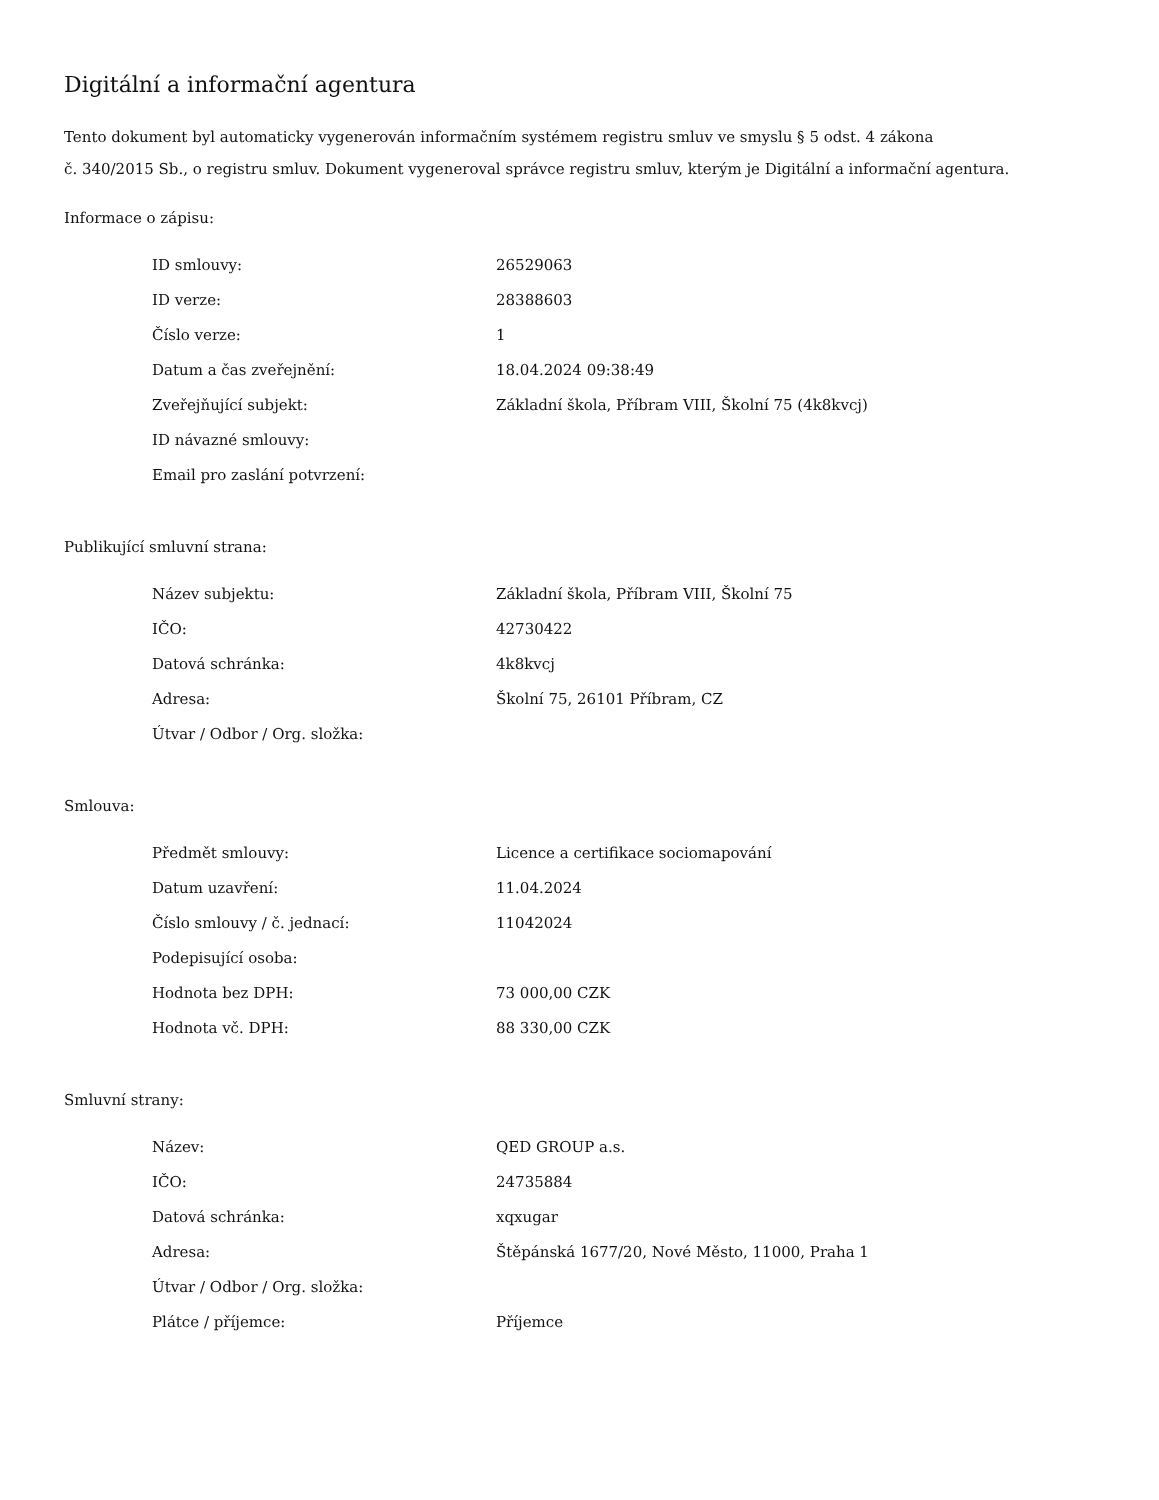Digitální a informační agentura
Tento dokument byl automaticky vygenerován informačním systémem registru smluv ve smyslu § 5 odst. 4 zákona
č. 340/2015 Sb., o registru smluv. Dokument vygeneroval správce registru smluv, kterým je Digitální a informační agentura.
Informace o zápisu:
| ID smlouvy: | 26529063 |
| ID verze: | 28388603 |
| Číslo verze: | 1 |
| Datum a čas zveřejnění: | 18.04.2024 09:38:49 |
| Zveřejňující subjekt: | Základní škola, Příbram VIII, Školní 75 (4k8kvcj) |
| ID návazné smlouvy: | |
| Email pro zaslání potvrzení: | |
Publikující smluvní strana:
| Název subjektu: | Základní škola, Příbram VIII, Školní 75 |
| IČO: | 42730422 |
| Datová schránka: | 4k8kvcj |
| Adresa: | Školní 75, 26101 Příbram, CZ |
| Útvar / Odbor / Org. složka: | |
Smlouva:
| Předmět smlouvy: | Licence a certifikace sociomapování |
| Datum uzavření: | 11.04.2024 |
| Číslo smlouvy / č. jednací: | 11042024 |
| Podepisující osoba: | |
| Hodnota bez DPH: | 73 000,00 CZK |
| Hodnota vč. DPH: | 88 330,00 CZK |
Smluvní strany:
| Název: | QED GROUP a.s. |
| IČO: | 24735884 |
| Datová schránka: | xqxugar |
| Adresa: | Štěpánská 1677/20, Nové Město, 11000, Praha 1 |
| Útvar / Odbor / Org. složka: | |
| Plátce / příjemce: | Příjemce |